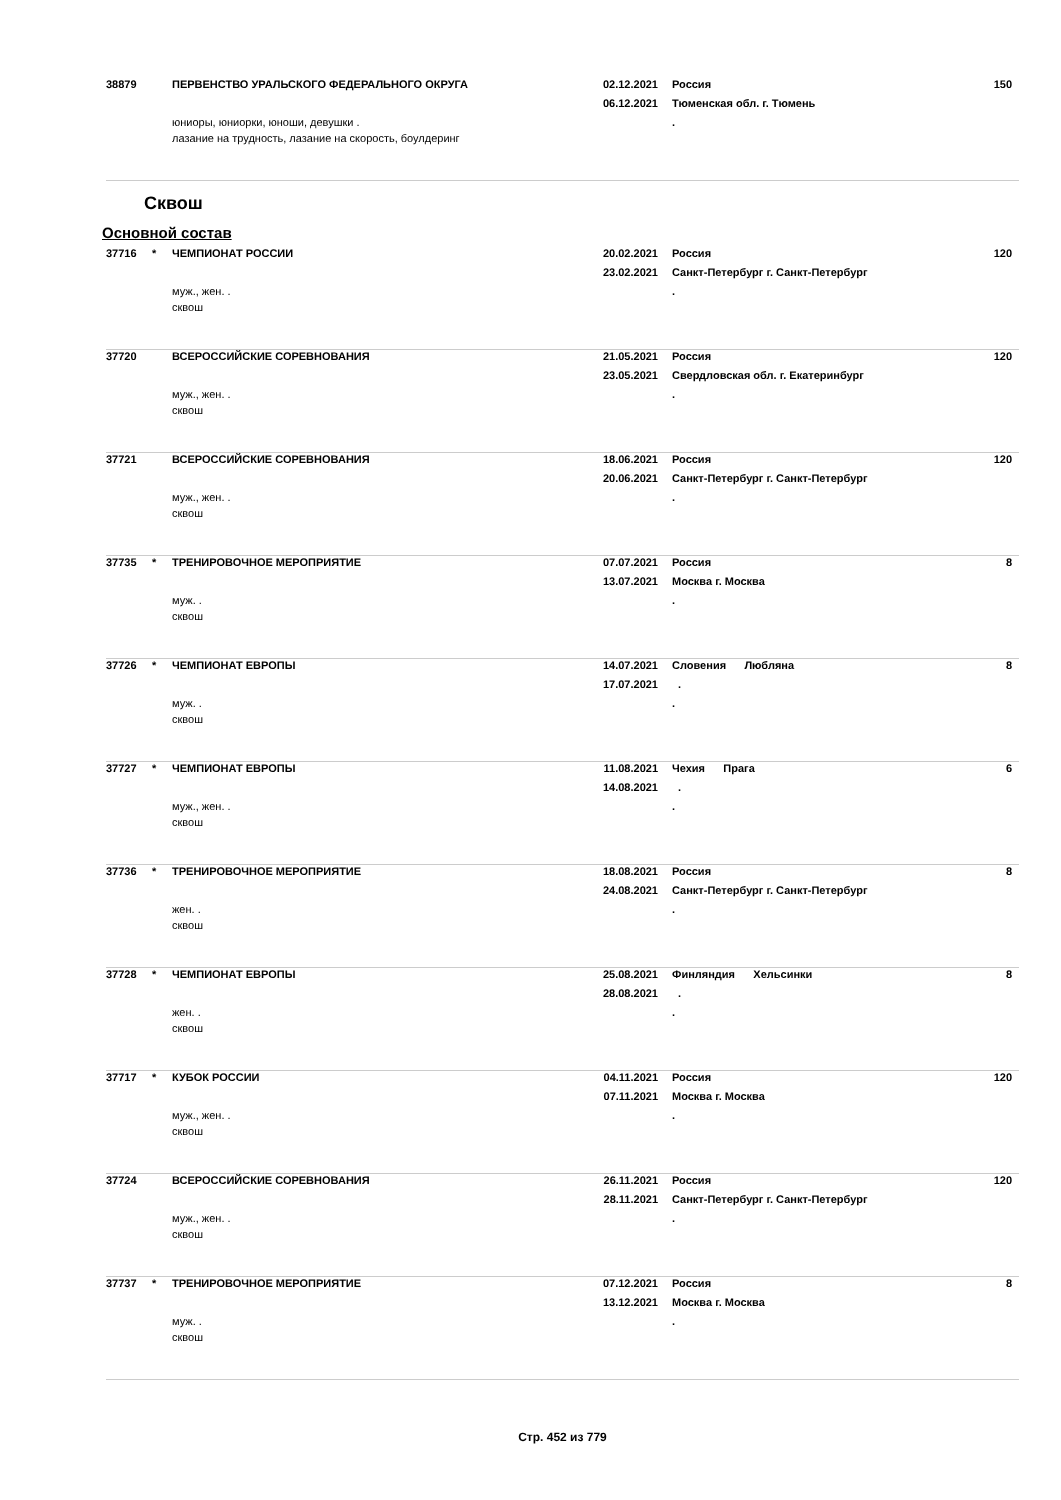38879
ПЕРВЕНСТВО УРАЛЬСКОГО ФЕДЕРАЛЬНОГО ОКРУГА
02.12.2021
Россия
150
06.12.2021
Тюменская обл. г. Тюмень
юниоры, юниорки, юноши, девушки .
.
лазание на трудность, лазание на скорость, боулдеринг
Сквош
Основной состав
37716
*
ЧЕМПИОНАТ РОССИИ
20.02.2021
Россия
120
23.02.2021
Санкт-Петербург г. Санкт-Петербург
муж., жен. .
.
сквош
37720
ВСЕРОССИЙСКИЕ СОРЕВНОВАНИЯ
21.05.2021
Россия
120
23.05.2021
Свердловская обл. г. Екатеринбург
муж., жен. .
.
сквош
37721
ВСЕРОССИЙСКИЕ СОРЕВНОВАНИЯ
18.06.2021
Россия
120
20.06.2021
Санкт-Петербург г. Санкт-Петербург
муж., жен. .
.
сквош
37735
*
ТРЕНИРОВОЧНОЕ МЕРОПРИЯТИЕ
07.07.2021
Россия
8
13.07.2021
Москва г. Москва
муж. .
.
сквош
37726
*
ЧЕМПИОНАТ ЕВРОПЫ
14.07.2021
Словения Любляна
8
17.07.2021
.
муж. .
.
сквош
37727
*
ЧЕМПИОНАТ ЕВРОПЫ
11.08.2021
Чехия Прага
6
14.08.2021
.
муж., жен. .
.
сквош
37736
*
ТРЕНИРОВОЧНОЕ МЕРОПРИЯТИЕ
18.08.2021
Россия
8
24.08.2021
Санкт-Петербург г. Санкт-Петербург
жен. .
.
сквош
37728
*
ЧЕМПИОНАТ ЕВРОПЫ
25.08.2021
Финляндия Хельсинки
8
28.08.2021
.
жен. .
.
сквош
37717
*
КУБОК РОССИИ
04.11.2021
Россия
120
07.11.2021
Москва г. Москва
муж., жен. .
.
сквош
37724
ВСЕРОССИЙСКИЕ СОРЕВНОВАНИЯ
26.11.2021
Россия
120
28.11.2021
Санкт-Петербург г. Санкт-Петербург
муж., жен. .
.
сквош
37737
*
ТРЕНИРОВОЧНОЕ МЕРОПРИЯТИЕ
07.12.2021
Россия
8
13.12.2021
Москва г. Москва
муж. .
.
сквош
Стр. 452 из 779